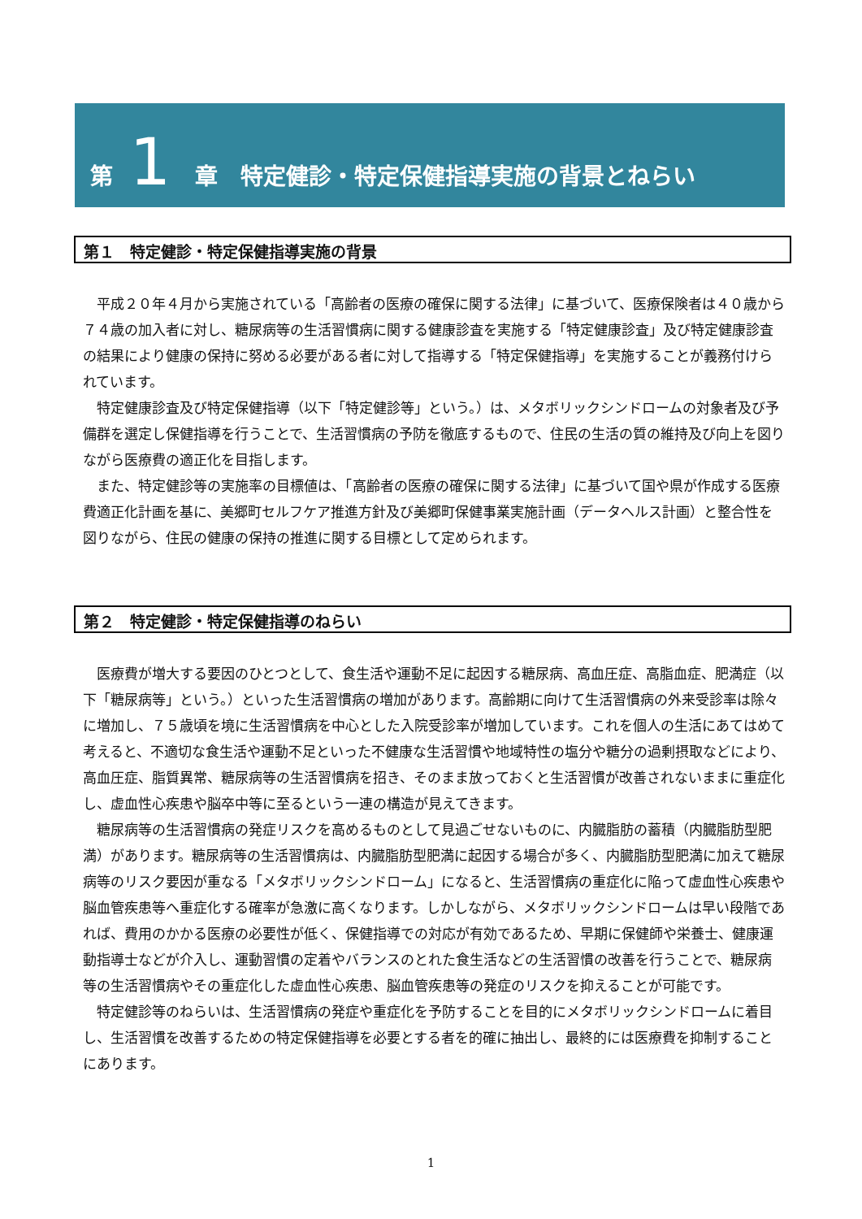第 1 章　特定健診・特定保健指導実施の背景とねらい
第１　特定健診・特定保健指導実施の背景
平成２０年４月から実施されている「高齢者の医療の確保に関する法律」に基づいて、医療保険者は４０歳から７４歳の加入者に対し、糖尿病等の生活習慣病に関する健康診査を実施する「特定健康診査」及び特定健康診査の結果により健康の保持に努める必要がある者に対して指導する「特定保健指導」を実施することが義務付けられています。
特定健康診査及び特定保健指導（以下「特定健診等」という。）は、メタボリックシンドロームの対象者及び予備群を選定し保健指導を行うことで、生活習慣病の予防を徹底するもので、住民の生活の質の維持及び向上を図りながら医療費の適正化を目指します。
また、特定健診等の実施率の目標値は、「高齢者の医療の確保に関する法律」に基づいて国や県が作成する医療費適正化計画を基に、美郷町セルフケア推進方針及び美郷町保健事業実施計画（データヘルス計画）と整合性を図りながら、住民の健康の保持の推進に関する目標として定められます。
第２　特定健診・特定保健指導のねらい
医療費が増大する要因のひとつとして、食生活や運動不足に起因する糖尿病、高血圧症、高脂血症、肥満症（以下「糖尿病等」という。）といった生活習慣病の増加があります。高齢期に向けて生活習慣病の外来受診率は除々に増加し、７５歳頃を境に生活習慣病を中心とした入院受診率が増加しています。これを個人の生活にあてはめて考えると、不適切な食生活や運動不足といった不健康な生活習慣や地域特性の塩分や糖分の過剰摂取などにより、高血圧症、脂質異常、糖尿病等の生活習慣病を招き、そのまま放っておくと生活習慣が改善されないままに重症化し、虚血性心疾患や脳卒中等に至るという一連の構造が見えてきます。
糖尿病等の生活習慣病の発症リスクを高めるものとして見過ごせないものに、内臓脂肪の蓄積（内臓脂肪型肥満）があります。糖尿病等の生活習慣病は、内臓脂肪型肥満に起因する場合が多く、内臓脂肪型肥満に加えて糖尿病等のリスク要因が重なる「メタボリックシンドローム」になると、生活習慣病の重症化に陥って虚血性心疾患や脳血管疾患等へ重症化する確率が急激に高くなります。しかしながら、メタボリックシンドロームは早い段階であれば、費用のかかる医療の必要性が低く、保健指導での対応が有効であるため、早期に保健師や栄養士、健康運動指導士などが介入し、運動習慣の定着やバランスのとれた食生活などの生活習慣の改善を行うことで、糖尿病等の生活習慣病やその重症化した虚血性心疾患、脳血管疾患等の発症のリスクを抑えることが可能です。
特定健診等のねらいは、生活習慣病の発症や重症化を予防することを目的にメタボリックシンドロームに着目し、生活習慣を改善するための特定保健指導を必要とする者を的確に抽出し、最終的には医療費を抑制することにあります。
1